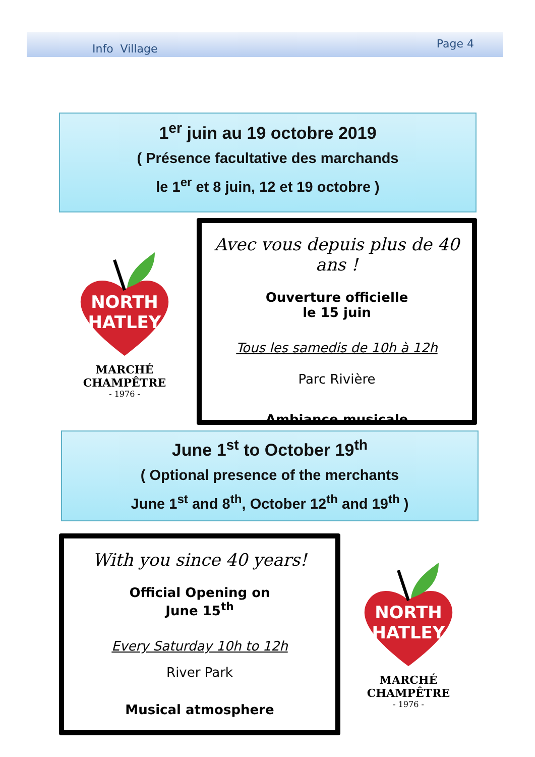Info Village Page 4
1<sup>er</sup> juin au 19 octobre 2019
( Présence facultative des marchands
le 1<sup>er</sup> et 8 juin, 12 et 19 octobre )
NORTH
HATLEY
MARCHÉ CHAMPÊTRE
- 1976 -
Avec vous depuis plus de 40 ans !
Ouverture officielle
le 15 juin
Tous les samedis de 10h à 12h
Parc Rivière
Ambiance musicale
June 1<sup>st</sup> to October 19<sup>th</sup>
( Optional presence of the merchants
June 1<sup>st</sup> and 8<sup>th</sup>, October 12<sup>th</sup> and 19<sup>th</sup> )
With you since 40 years!
Official Opening on
June 15<sup>th</sup>
Every Saturday 10h to 12h
River Park
Musical atmosphere
NORTH
HATLEY
MARCHÉ CHAMPÊTRE
- 1976 -